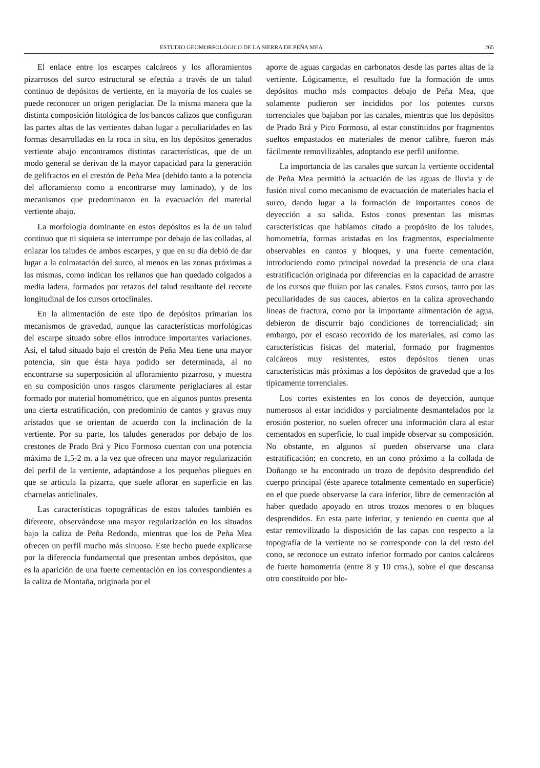ESTUDIO GEOMORFOLÓGICO DE LA SIERRA DE PEÑA MEA 265
El enlace entre los escarpes calcáreos y los afloramientos pizarrosos del surco estructural se efectúa a través de un talud continuo de depósitos de vertiente, en la mayoría de los cuales se puede reconocer un origen periglaciar. De la misma manera que la distinta composición litológica de los bancos calizos que configuran las partes altas de las vertientes daban lugar a peculiaridades en las formas desarrolladas en la roca in situ, en los depósitos generados vertiente abajo encontramos distintas características, que de un modo general se derivan de la mayor capacidad para la generación de gelifractos en el crestón de Peña Mea (debido tanto a la potencia del afloramiento como a encontrarse muy laminado), y de los mecanismos que predominaron en la evacuación del material vertiente abajo.
La morfología dominante en estos depósitos es la de un talud continuo que ni siquiera se interrumpe por debajo de las colladas, al enlazar los taludes de ambos escarpes, y que en su día debió de dar lugar a la colmatación del surco, al menos en las zonas próximas a las mismas, como indican los rellanos que han quedado colgados a media ladera, formados por retazos del talud resultante del recorte longitudinal de los cursos ortoclinales.
En la alimentación de este tipo de depósitos primarían los mecanismos de gravedad, aunque las características morfológicas del escarpe situado sobre ellos introduce importantes variaciones. Así, el talud situado bajo el crestón de Peña Mea tiene una mayor potencia, sin que ésta haya podido ser determinada, al no encontrarse su superposición al afloramiento pizarroso, y muestra en su composición unos rasgos claramente periglaciares al estar formado por material homométrico, que en algunos puntos presenta una cierta estratificación, con predominio de cantos y gravas muy aristados que se orientan de acuerdo con la inclinación de la vertiente. Por su parte, los taludes generados por debajo de los crestones de Prado Brá y Pico Formoso cuentan con una potencia máxima de 1,5-2 m. a la vez que ofrecen una mayor regularización del perfil de la vertiente, adaptándose a los pequeños pliegues en que se articula la pizarra, que suele aflorar en superficie en las charnelas anticlinales.
Las características topográficas de estos taludes también es diferente, observándose una mayor regularización en los situados bajo la caliza de Peña Redonda, mientras que los de Peña Mea ofrecen un perfil mucho más sinuoso. Este hecho puede explicarse por la diferencia fundamental que presentan ambos depósitos, que es la aparición de una fuerte cementación en los correspondientes a la caliza de Montaña, originada por el
aporte de aguas cargadas en carbonatos desde las partes altas de la vertiente. Lógicamente, el resultado fue la formación de unos depósitos mucho más compactos debajo de Peña Mea, que solamente pudieron ser incididos por los potentes cursos torrenciales que bajaban por las canales, mientras que los depósitos de Prado Brá y Pico Formoso, al estar constituidos por fragmentos sueltos empastados en materiales de menor calibre, fueron más fácilmente removilizables, adoptando ese perfil uniforme.
La importancia de las canales que surcan la vertiente occidental de Peña Mea permitió la actuación de las aguas de lluvia y de fusión nival como mecanismo de evacuación de materiales hacia el surco, dando lugar a la formación de importantes conos de deyección a su salida. Estos conos presentan las mismas características que habíamos citado a propósito de los taludes, homometría, formas aristadas en los fragmentos, especialmente observables en cantos y bloques, y una fuerte cementación, introduciendo como principal novedad la presencia de una clara estratificación originada por diferencias en la capacidad de arrastre de los cursos que fluían por las canales. Estos cursos, tanto por las peculiaridades de sus cauces, abiertos en la caliza aprovechando líneas de fractura, como por la importante alimentación de agua, debieron de discurrir bajo condiciones de torrencialidad; sin embargo, por el escaso recorrido de los materiales, así como las características físicas del material, formado por fragmentos calcáreos muy resistentes, estos depósitos tienen unas características más próximas a los depósitos de gravedad que a los típicamente torrenciales.
Los cortes existentes en los conos de deyección, aunque numerosos al estar incididos y parcialmente desmantelados por la erosión posterior, no suelen ofrecer una información clara al estar cementados en superficie, lo cual impide observar su composición. No obstante, en algunos sí pueden observarse una clara estratificación; en concreto, en un cono próximo a la collada de Doñango se ha encontrado un trozo de depósito desprendido del cuerpo principal (éste aparece totalmente cementado en superficie) en el que puede observarse la cara inferior, libre de cementación al haber quedado apoyado en otros trozos menores o en bloques desprendidos. En esta parte inferior, y teniendo en cuenta que al estar removilizado la disposición de las capas con respecto a la topografía de la vertiente no se corresponde con la del resto del cono, se reconoce un estrato inferior formado por cantos calcáreos de fuerte homometría (entre 8 y 10 cms.), sobre el que descansa otro constituido por blo-